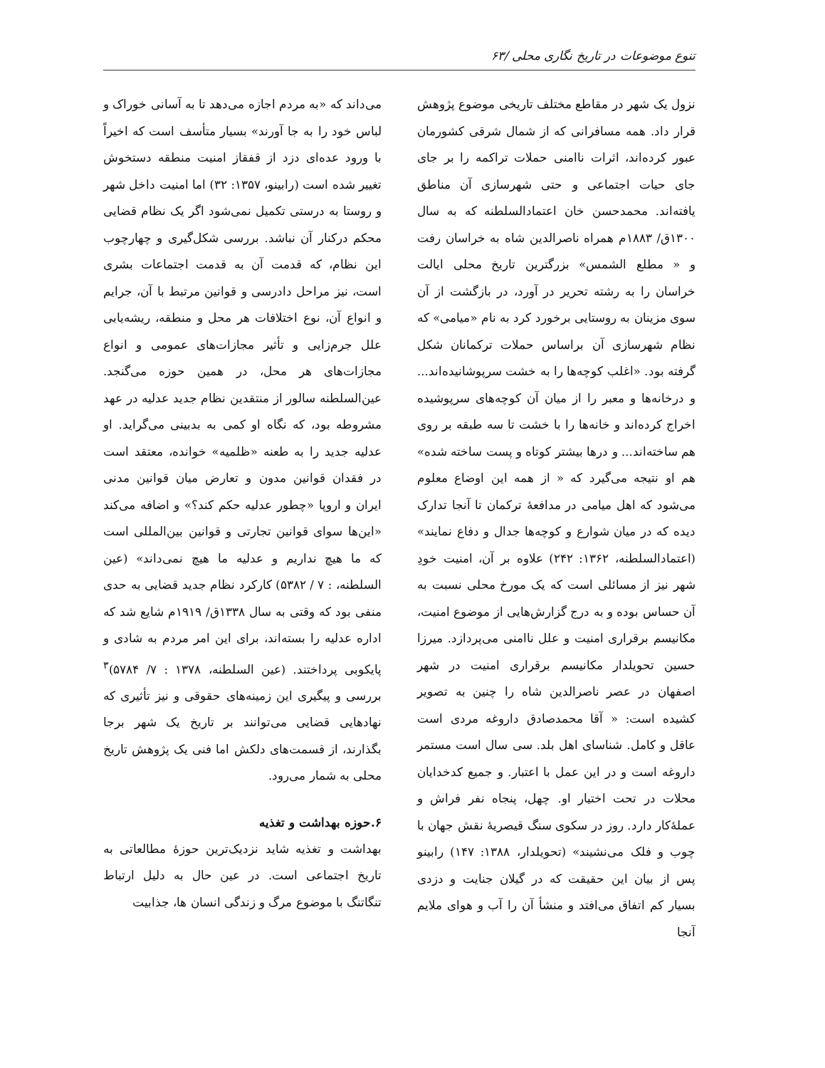تنوع موضوعات در تاریخ نگاری محلی /۶۳
نزول یک شهر در مقاطع مختلف تاریخی موضوع پژوهش قرار داد. همه مسافرانی که از شمال شرقی کشورمان عبور کرده‌اند، اثرات ناامنی حملات تراکمه را بر جای جای حیات اجتماعی و حتی شهرسازی آن مناطق یافته‌اند. محمدحسن خان اعتمادالسلطنه که به سال ۱۳۰۰ق/ ۱۸۸۳م همراه ناصرالدین شاه به خراسان رفت و « مطلع الشمس» بزرگترین تاریخ محلی ایالت خراسان را به رشته تحریر در آورد، در بازگشت از آن سوی مزینان به روستایی برخورد کرد به نام «میامی» که نظام شهرسازی آن براساس حملات ترکمانان شکل گرفته بود. «اغلب کوچه‌ها را به خشت سرپوشانیده‌اند... و درخانه‌ها و معبر را از میان آن کوچه‌های سرپوشیده اخراج کرده‌اند و خانه‌ها را با خشت تا سه طبقه بر روی هم ساخته‌اند... و درها بیشتر کوتاه و پست ساخته شده» هم او نتیجه می‌گیرد که « از همه این اوضاع معلوم می‌شود که اهل میامی در مدافعهٔ ترکمان تا آنجا تدارک دیده که در میان شوارع و کوچه‌ها جدال و دفاع نمایند» (اعتمادالسلطنه، ۱۳۶۲: ۲۴۲) علاوه بر آن، امنیت خودِ شهر نیز از مسائلی است که یک مورخ محلی نسبت به آن حساس بوده و به درج گزارش‌هایی از موضوع امنیت، مکانیسم برقراری امنیت و علل ناامنی می‌پردازد. میرزا حسین تحویلدار مکانیسم برقراری امنیت در شهر اصفهان در عصر ناصرالدین شاه را چنین به تصویر کشیده است: « آقا محمدصادق داروغه مردی است عاقل و کامل. شناسای اهل بلد. سی سال است مستمر داروغه است و در این عمل با اعتبار. و جمیع کدخدایان محلات در تحت اختیار او. چهل، پنجاه نفر فراش و عملهٔ‌کار دارد. روز در سکوی سنگ قیصریهٔ نقش جهان با چوب و فلک می‌نشیند» (تحویلدار، ۱۳۸۸: ۱۴۷) رابینو پس از بیان این حقیقت که در گیلان جنایت و دزدی بسیار کم اتفاق می‌افتد و منشأ آن را آب و هوای ملایم آنجا
می‌داند که «به مردم اجازه می‌دهد تا به آسانی خوراک و لباس خود را به جا آورند» بسیار متأسف است که اخیراً با ورود عده‌ای دزد از قفقاز امنیت منطقه دستخوش تغییر شده است (رابینو، ۱۳۵۷: ۳۲) اما امنیت داخل شهر و روستا به درستی تکمیل نمی‌شود اگر یک نظام قضایی محکم درکنار آن نباشد. بررسی شکل‌گیری و چهارچوب این نظام، که قدمت آن به قدمت اجتماعات بشری است، نیز مراحل دادرسی و قوانین مرتبط با آن، جرایم و انواع آن، نوع اختلافات هر محل و منطقه، ریشه‌یابی علل جرم‌زایی و تأثیر مجازات‌های عمومی و انواع مجازات‌های هر محل، در همین حوزه می‌گنجد. عین‌السلطنه سالور از منتقدین نظام جدید عدلیه در عهد مشروطه بود، که نگاه او کمی به بدبینی می‌گراید. او عدلیه جدید را به طعنه «ظلمیه» خوانده، معتقد است در فقدان قوانین مدون و تعارض میان قوانین مدنی ایران و اروپا «چطور عدلیه حکم کند؟» و اضافه می‌کند «این‌ها سوای قوانین تجارتی و قوانین بین‌المللی است که ما هیچ نداریم و عدلیه ما هیچ نمی‌داند» (عین السلطنه، : ۷ / ۵۳۸۲) کارکرد نظام جدید قضایی به حدی منفی بود که وقتی به سال ۱۳۳۸ق/ ۱۹۱۹م شایع شد که اداره عدلیه را بسته‌اند، برای این امر مردم به شادی و پایکوبی پرداختند. (عین السلطنه، ۱۳۷۸ : ۷/ ۵۷۸۴)<sup>۳</sup> بررسی و پیگیری این زمینه‌های حقوقی و نیز تأثیری که نهادهایی قضایی می‌توانند بر تاریخ یک شهر برجا بگذارند، از قسمت‌های دلکش اما فنی یک پژوهش تاریخ محلی به شمار می‌رود.
۶.حوزه بهداشت و تغذیه
بهداشت و تغذیه شاید نزدیک‌ترین حوزهٔ مطالعاتی به تاریخ اجتماعی است. در عین حال به دلیل ارتباط تنگاتنگ با موضوع مرگ و زندگی انسان ها، جذابیت